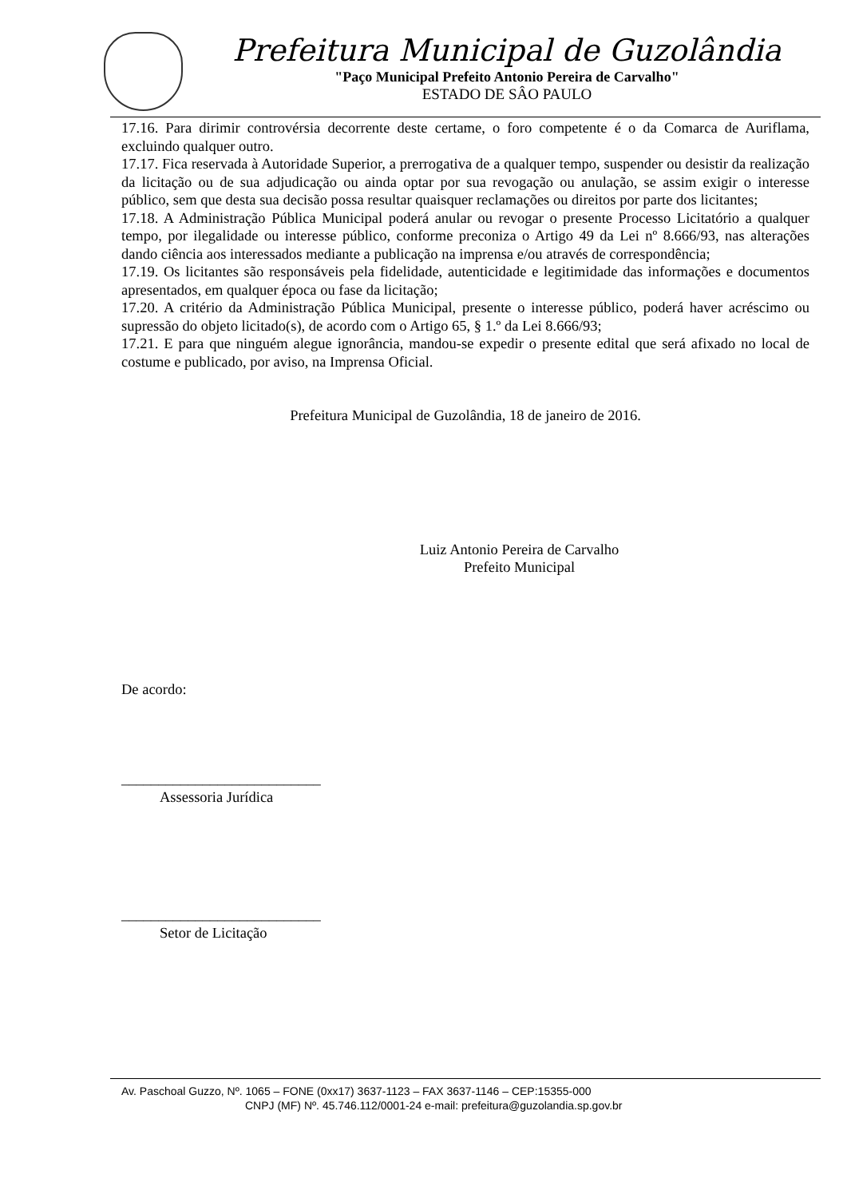Prefeitura Municipal de Guzolândia
"Paço Municipal Prefeito Antonio Pereira de Carvalho"
ESTADO DE SÂO PAULO
17.16. Para dirimir controvérsia decorrente deste certame, o foro competente é o da Comarca de Auriflama, excluindo qualquer outro.
17.17. Fica reservada à Autoridade Superior, a prerrogativa de a qualquer tempo, suspender ou desistir da realização da licitação ou de sua adjudicação ou ainda optar por sua revogação ou anulação, se assim exigir o interesse público, sem que desta sua decisão possa resultar quaisquer reclamações ou direitos por parte dos licitantes;
17.18. A Administração Pública Municipal poderá anular ou revogar o presente Processo Licitatório a qualquer tempo, por ilegalidade ou interesse público, conforme preconiza o Artigo 49 da Lei nº 8.666/93, nas alterações dando ciência aos interessados mediante a publicação na imprensa e/ou através de correspondência;
17.19. Os licitantes são responsáveis pela fidelidade, autenticidade e legitimidade das informações e documentos apresentados, em qualquer época ou fase da licitação;
17.20. A critério da Administração Pública Municipal, presente o interesse público, poderá haver acréscimo ou supressão do objeto licitado(s), de acordo com o Artigo 65, § 1.º da Lei 8.666/93;
17.21. E para que ninguém alegue ignorância, mandou-se expedir o presente edital que será afixado no local de costume e publicado, por aviso, na Imprensa Oficial.
Prefeitura Municipal de Guzolândia, 18 de janeiro de 2016.
Luiz Antonio Pereira de Carvalho
Prefeito Municipal
De acordo:
___________________________
Assessoria Jurídica
___________________________
Setor de Licitação
Av. Paschoal Guzzo, Nº. 1065 – FONE (0xx17) 3637-1123 – FAX 3637-1146 – CEP:15355-000
CNPJ (MF) Nº. 45.746.112/0001-24 e-mail: prefeitura@guzolandia.sp.gov.br